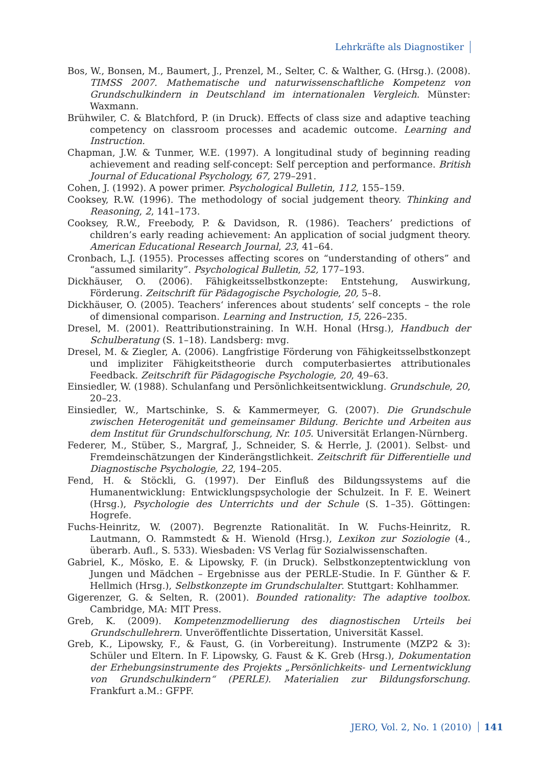Lehrkräfte als Diagnostiker
Bos, W., Bonsen, M., Baumert, J., Prenzel, M., Selter, C. & Walther, G. (Hrsg.). (2008). TIMSS 2007. Mathematische und naturwissenschaftliche Kompetenz von Grundschulkindern in Deutschland im internationalen Vergleich. Münster: Waxmann.
Brühwiler, C. & Blatchford, P. (in Druck). Effects of class size and adaptive teaching competency on classroom processes and academic outcome. Learning and Instruction.
Chapman, J.W. & Tunmer, W.E. (1997). A longitudinal study of beginning reading achievement and reading self-concept: Self perception and performance. British Journal of Educational Psychology, 67, 279–291.
Cohen, J. (1992). A power primer. Psychological Bulletin, 112, 155–159.
Cooksey, R.W. (1996). The methodology of social judgement theory. Thinking and Reasoning, 2, 141–173.
Cooksey, R.W., Freebody, P. & Davidson, R. (1986). Teachers’ predictions of children’s early reading achievement: An application of social judgment theory. American Educational Research Journal, 23, 41–64.
Cronbach, L.J. (1955). Processes affecting scores on “understanding of others” and “assumed similarity”. Psychological Bulletin, 52, 177–193.
Dickhäuser, O. (2006). Fähigkeitsselbstkonzepte: Entstehung, Auswirkung, Förderung. Zeitschrift für Pädagogische Psychologie, 20, 5–8.
Dickhäuser, O. (2005). Teachers‘ inferences about students‘ self concepts – the role of dimensional comparison. Learning and Instruction, 15, 226–235.
Dresel, M. (2001). Reattributionstraining. In W.H. Honal (Hrsg.), Handbuch der Schulberatung (S. 1–18). Landsberg: mvg.
Dresel, M. & Ziegler, A. (2006). Langfristige Förderung von Fähigkeitsselbstkonzept und impliziter Fähigkeitstheorie durch computerbasiertes attributionales Feedback. Zeitschrift für Pädagogische Psychologie, 20, 49–63.
Einsiedler, W. (1988). Schulanfang und Persönlichkeitsentwicklung. Grundschule, 20, 20–23.
Einsiedler, W., Martschinke, S. & Kammermeyer, G. (2007). Die Grundschule zwischen Heterogenität und gemeinsamer Bildung. Berichte und Arbeiten aus dem Institut für Grundschulforschung, Nr. 105. Universität Erlangen-Nürnberg.
Federer, M., Stüber, S., Margraf, J., Schneider, S. & Herrle, J. (2001). Selbst- und Fremdeinschätzungen der Kinderängstlichkeit. Zeitschrift für Differentielle und Diagnostische Psychologie, 22, 194–205.
Fend, H. & Stöckli, G. (1997). Der Einfluß des Bildungssystems auf die Humanentwicklung: Entwicklungspsychologie der Schulzeit. In F. E. Weinert (Hrsg.), Psychologie des Unterrichts und der Schule (S. 1–35). Göttingen: Hogrefe.
Fuchs-Heinritz, W. (2007). Begrenzte Rationalität. In W. Fuchs-Heinritz, R. Lautmann, O. Rammstedt & H. Wienold (Hrsg.), Lexikon zur Soziologie (4., überarb. Aufl., S. 533). Wiesbaden: VS Verlag für Sozialwissenschaften.
Gabriel, K., Mösko, E. & Lipowsky, F. (in Druck). Selbstkonzeptentwicklung von Jungen und Mädchen – Ergebnisse aus der PERLE-Studie. In F. Günther & F. Hellmich (Hrsg.), Selbstkonzepte im Grundschulalter. Stuttgart: Kohlhammer.
Gigerenzer, G. & Selten, R. (2001). Bounded rationality: The adaptive toolbox. Cambridge, MA: MIT Press.
Greb, K. (2009). Kompetenzmodellierung des diagnostischen Urteils bei Grundschullehrern. Unveröffentlichte Dissertation, Universität Kassel.
Greb, K., Lipowsky, F., & Faust, G. (in Vorbereitung). Instrumente (MZP2 & 3): Schüler und Eltern. In F. Lipowsky, G. Faust & K. Greb (Hrsg.), Dokumentation der Erhebungsinstrumente des Projekts „Persönlichkeits- und Lernentwicklung von Grundschulkindern“ (PERLE). Materialien zur Bildungsforschung. Frankfurt a.M.: GFPF.
JERO, Vol. 2, No. 1 (2010) 141